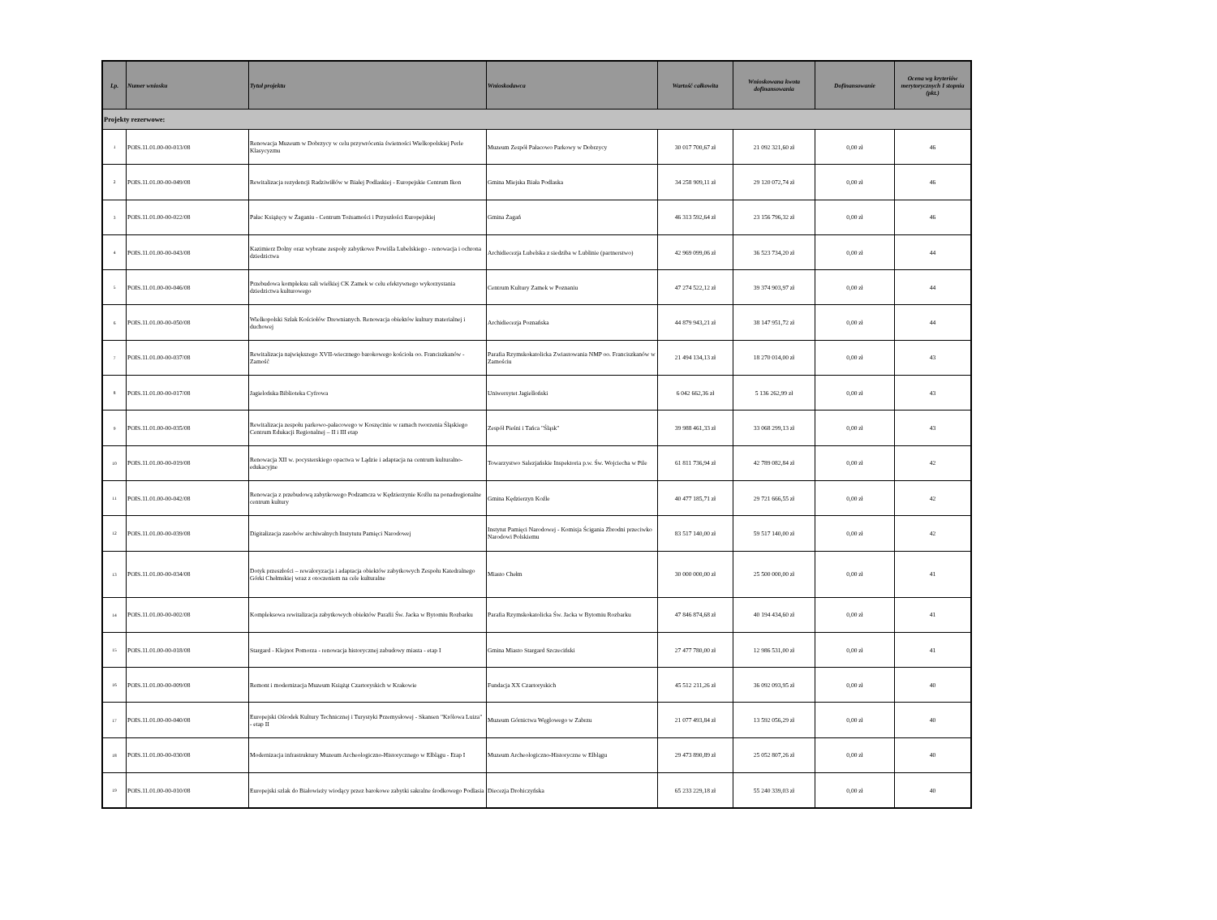| Lp. | Numer wniosku | Tytuł projektu | Wnioskodawca | Wartość całkowita | Wnioskowana kwota dofinansowania | Dofinansowanie | Ocena wg kryteriów merytorycznych I stopnia (pkt.) |
| --- | --- | --- | --- | --- | --- | --- | --- |
| Projekty rezerwowe: | | | | | | | |
| 1 | POIS.11.01.00-00-013/08 | Renowacja Muzeum w Dobrzycy w celu przywrócenia świetności Wielkopolskiej Perle Klasycyzmu | Muzeum Zespół Pałacowo Parkowy w Dobrzycy | 30 017 700,67 zł | 21 092 321,60 zł | 0,00 zł | 46 |
| 2 | POIS.11.01.00-00-049/08 | Rewitalizacja rezydencji Radziwiłłów w Białej Podlaskiej - Europejskie Centrum Ikon | Gmina Miejska Biała Podlaska | 34 258 909,11 zł | 29 120 072,74 zł | 0,00 zł | 46 |
| 3 | POIS.11.01.00-00-022/08 | Pałac Książęcy w Żaganiu - Centrum Tożsamości i Przyszłości Europejskiej | Gmina Żagań | 46 313 592,64 zł | 23 156 796,32 zł | 0,00 zł | 46 |
| 4 | POIS.11.01.00-00-043/08 | Kazimierz Dolny oraz wybrane zespoły zabytkowe Powiśla Lubelskiego - renowacja i ochrona dziedzictwa | Archidiecezja Lubelska z siedziba w Lublinie (partnerstwo) | 42 969 099,06 zł | 36 523 734,20 zł | 0,00 zł | 44 |
| 5 | POIS.11.01.00-00-046/08 | Przebudowa kompleksu sali wielkiej CK Zamek w celu efektywnego wykorzystania dziedzictwa kulturowego | Centrum Kultury Zamek w Poznaniu | 47 274 522,12 zł | 39 374 903,97 zł | 0,00 zł | 44 |
| 6 | POIS.11.01.00-00-050/08 | Wielkopolski Szlak Kościołów Drewnianych. Renowacja obiektów kultury materialnej i duchowej | Archidiecezja Poznańska | 44 879 943,21 zł | 38 147 951,72 zł | 0,00 zł | 44 |
| 7 | POIS.11.01.00-00-037/08 | Rewitalizacja największego XVII-wiecznego barokowego kościoła oo. Franciszkanów - Zamość | Parafia Rzymskokatolicka Zwiastowania NMP oo. Franciszkanów w Zamościu | 21 494 134,13 zł | 18 270 014,00 zł | 0,00 zł | 43 |
| 8 | POIS.11.01.00-00-017/08 | Jagielońska Biblioteka Cyfrowa | Uniwersytet Jagielloński | 6 042 662,36 zł | 5 136 262,99 zł | 0,00 zł | 43 |
| 9 | POIS.11.01.00-00-035/08 | Rewitalizacja zespołu parkowo-pałacowego w Koszęcinie w ramach tworzenia Śląskiego Centrum Edukacji Regionalnej – II i III etap | Zespół Pieśni i Tańca "Śląsk" | 39 988 461,33 zł | 33 068 299,13 zł | 0,00 zł | 43 |
| 10 | POIS.11.01.00-00-019/08 | Renowacja XII w. pocysterskiego opactwa w Lądzie i adaptacja na centrum kulturalno-edukacyjne | Towarzystwo Salezjańskie Inspektoria p.w. Św. Wojciecha w Pile | 61 811 736,94 zł | 42 789 082,84 zł | 0,00 zł | 42 |
| 11 | POIS.11.01.00-00-042/08 | Renowacja z przebudową zabytkowego Podzamcza w Kędzierzynie Koźlu na ponadregionalne centrum kultury | Gmina Kędzierzyn Koźle | 40 477 185,71 zł | 29 721 666,55 zł | 0,00 zł | 42 |
| 12 | POIS.11.01.00-00-039/08 | Digitalizacja zasobów archiwalnych Instytutu Pamięci Narodowej | Instytut Pamięci Narodowej - Komisja Ścigania Zbrodni przeciwko Narodowi Polskiemu | 83 517 140,00 zł | 59 517 140,00 zł | 0,00 zł | 42 |
| 13 | POIS.11.01.00-00-034/08 | Dotyk przeszłości – rewaloryzacja i adaptacja obiektów zabytkowych Zespołu Katedralnego Górki Chełmskiej wraz z otoczeniem na cele kulturalne | Miasto Chełm | 30 000 000,00 zł | 25 500 000,00 zł | 0,00 zł | 41 |
| 14 | POIS.11.01.00-00-002/08 | Kompleksowa rewitalizacja zabytkowych obiektów Parafii Św. Jacka w Bytomiu Rozbarku | Parafia Rzymskokatolicka Św. Jacka w Bytomiu Rozbarku | 47 846 874,68 zł | 40 194 434,60 zł | 0,00 zł | 41 |
| 15 | POIS.11.01.00-00-018/08 | Stargard - Klejnot Pomorza - renowacja historycznej zabudowy miasta - etap I | Gmina Miasto Stargard Szczeciński | 27 477 780,00 zł | 12 986 531,00 zł | 0,00 zł | 41 |
| 16 | POIS.11.01.00-00-009/08 | Remont i modernizacja Muzeum Książąt Czartoryskich w Krakowie | Fundacja XX Czartoryskich | 45 512 211,26 zł | 36 092 093,95 zł | 0,00 zł | 40 |
| 17 | POIS.11.01.00-00-040/08 | Europejski Ośrodek Kultury Technicznej i Turystyki Przemysłowej - Skansen "Królowa Luiza" - etap II | Muzeum Górnictwa Węglowego w Zabrzu | 21 077 493,84 zł | 13 592 056,29 zł | 0,00 zł | 40 |
| 18 | POIS.11.01.00-00-030/08 | Modernizacja infrastruktury Muzeum Archeologiczno-Historycznego w Elblągu - Etap I | Muzeum Archeologiczno-Historyczne w Elblągu | 29 473 890,89 zł | 25 052 807,26 zł | 0,00 zł | 40 |
| 19 | POIS.11.01.00-00-010/08 | Europejski szlak do Białowieży wiodący przez barokowe zabytki sakralne środkowego Podlasia | Diecezja Drohiczyńska | 65 233 229,18 zł | 55 240 339,03 zł | 0,00 zł | 40 |